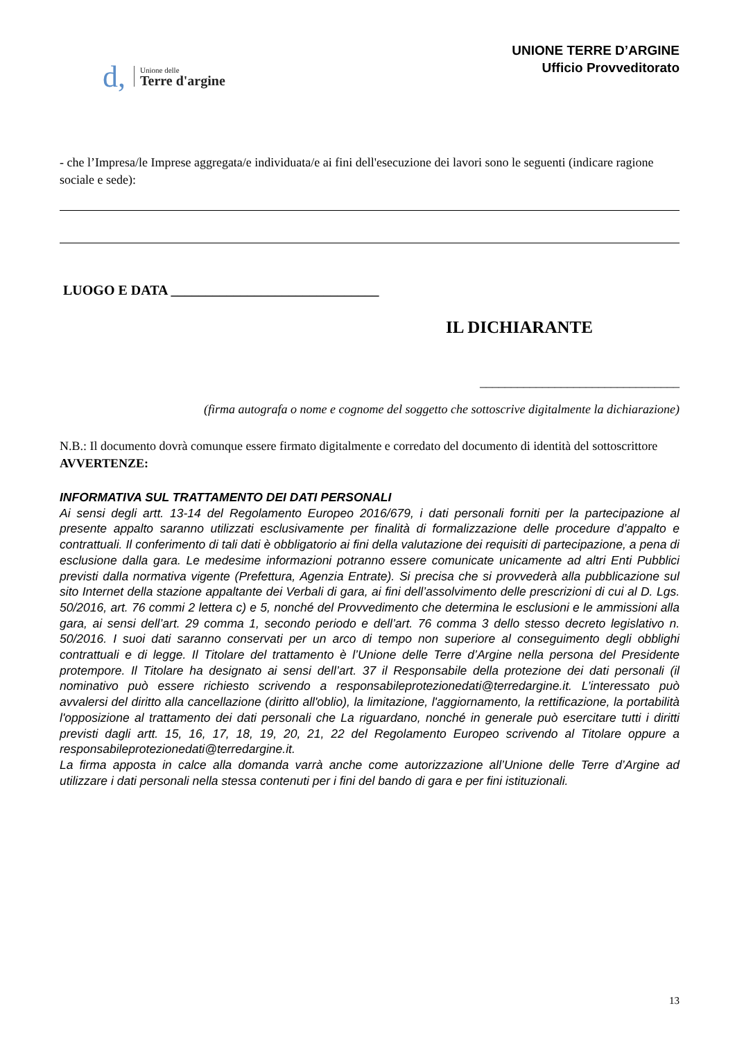d,
Unione delle
Terre d'argine
UNIONE TERRE D’ARGINE
Ufficio Provveditorato
- che l’Impresa/le Imprese aggregata/e individuata/e ai fini dell'esecuzione dei lavori sono le seguenti (indicare ragione sociale e sede):
LUOGO E DATA ______________________________
IL DICHIARANTE
________________________________
(firma autografa o nome e cognome del soggetto che sottoscrive digitalmente la dichiarazione)
N.B.: Il documento dovrà comunque essere firmato digitalmente e corredato del documento di identità del sottoscrittore
AVVERTENZE:
INFORMATIVA SUL TRATTAMENTO DEI DATI PERSONALI
Ai sensi degli artt. 13-14 del Regolamento Europeo 2016/679, i dati personali forniti per la partecipazione al presente appalto saranno utilizzati esclusivamente per finalità di formalizzazione delle procedure d’appalto e contrattuali. Il conferimento di tali dati è obbligatorio ai fini della valutazione dei requisiti di partecipazione, a pena di esclusione dalla gara. Le medesime informazioni potranno essere comunicate unicamente ad altri Enti Pubblici previsti dalla normativa vigente (Prefettura, Agenzia Entrate). Si precisa che si provvederà alla pubblicazione sul sito Internet della stazione appaltante dei Verbali di gara, ai fini dell’assolvimento delle prescrizioni di cui al D. Lgs. 50/2016, art. 76 commi 2 lettera c) e 5, nonché del Provvedimento che determina le esclusioni e le ammissioni alla gara, ai sensi dell’art. 29 comma 1, secondo periodo e dell’art. 76 comma 3 dello stesso decreto legislativo n. 50/2016. I suoi dati saranno conservati per un arco di tempo non superiore al conseguimento degli obblighi contrattuali e di legge. Il Titolare del trattamento è l’Unione delle Terre d’Argine nella persona del Presidente protempore. Il Titolare ha designato ai sensi dell’art. 37 il Responsabile della protezione dei dati personali (il nominativo può essere richiesto scrivendo a responsabileprotezionedati@terredargine.it. L’interessato può avvalersi del diritto alla cancellazione (diritto all'oblio), la limitazione, l'aggiornamento, la rettificazione, la portabilità l'opposizione al trattamento dei dati personali che La riguardano, nonché in generale può esercitare tutti i diritti previsti dagli artt. 15, 16, 17, 18, 19, 20, 21, 22 del Regolamento Europeo scrivendo al Titolare oppure a responsabileprotezionedati@terredargine.it.
La firma apposta in calce alla domanda varrà anche come autorizzazione all’Unione delle Terre d’Argine ad utilizzare i dati personali nella stessa contenuti per i fini del bando di gara e per fini istituzionali.
13